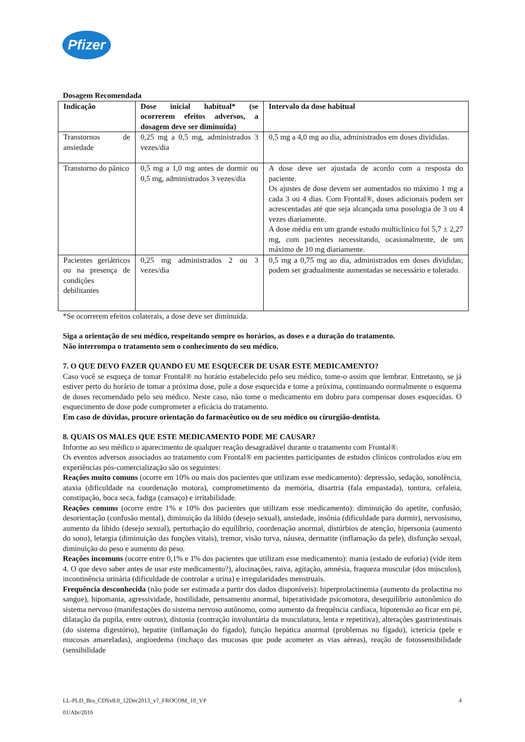Pfizer
Dosagem Recomendada
| Indicação | Dose inicial habitual* (se ocorrerem efeitos adversos, a dosagem deve ser diminuída) | Intervalo da dose habitual |
| --- | --- | --- |
| Transtornos de ansiedade | 0,25 mg a 0,5 mg, administrados 3 vezes/dia | 0,5 mg a 4,0 mg ao dia, administrados em doses divididas. |
| Transtorno do pânico | 0,5 mg a 1,0 mg antes de dormir ou 0,5 mg, administrados 3 vezes/dia | A dose deve ser ajustada de acordo com a resposta do paciente. Os ajustes de dose devem ser aumentados no máximo 1 mg a cada 3 ou 4 dias. Com Frontal®, doses adicionais podem ser acrescentadas até que seja alcançada uma posologia de 3 ou 4 vezes diariamente. A dose média em um grande estudo multiclínico foi 5,7 ± 2,27 mg, com pacientes necessitando, ocasionalmente, de um máximo de 10 mg diariamente. |
| Pacientes geriátricos ou na presença de condições debilitantes | 0,25 mg administrados 2 ou 3 vezes/dia | 0,5 mg a 0,75 mg ao dia, administrados em doses divididas; podem ser gradualmente aumentadas se necessário e tolerado. |
*Se ocorrerem efeitos colaterais, a dose deve ser diminuída.
Siga a orientação de seu médico, respeitando sempre os horários, as doses e a duração do tratamento.
Não interrompa o tratamento sem o conhecimento do seu médico.
7. O QUE DEVO FAZER QUANDO EU ME ESQUECER DE USAR ESTE MEDICAMENTO?
Caso você se esqueça de tomar Frontal® no horário estabelecido pelo seu médico, tome-o assim que lembrar. Entretanto, se já estiver perto do horário de tomar a próxima dose, pule a dose esquecida e tome a próxima, continuando normalmente o esquema de doses recomendado pelo seu médico. Neste caso, não tome o medicamento em dobro para compensar doses esquecidas. O esquecimento de dose pode comprometer a eficácia do tratamento.
Em caso de dúvidas, procure orientação do farmacêutico ou de seu médico ou cirurgião-dentista.
8. QUAIS OS MALES QUE ESTE MEDICAMENTO PODE ME CAUSAR?
Informe ao seu médico o aparecimento de qualquer reação desagradável durante o tratamento com Frontal®.
Os eventos adversos associados ao tratamento com Frontal® em pacientes participantes de estudos clínicos controlados e/ou em experiências pós-comercialização são os seguintes:
Reações muito comuns (ocorre em 10% ou mais dos pacientes que utilizam esse medicamento): depressão, sedação, sonolência, ataxia (dificuldade na coordenação motora), comprometimento da memória, disartria (fala empastada), tontura, cefaleia, constipação, boca seca, fadiga (cansaço) e irritabilidade.
Reações comuns (ocorre entre 1% e 10% dos pacientes que utilizam esse medicamento): diminuição do apetite, confusão, desorientação (confusão mental), diminuição da libido (desejo sexual), ansiedade, insônia (dificuldade para dormir), nervosismo, aumento da libido (desejo sexual), perturbação do equilíbrio, coordenação anormal, distúrbios de atenção, hipersonia (aumento do sono), letargia (diminuição das funções vitais), tremor, visão turva, náusea, dermatite (inflamação da pele), disfunção sexual, diminuição do peso e aumento do peso.
Reações incomuns (ocorre entre 0,1% e 1% dos pacientes que utilizam esse medicamento): mania (estado de euforia) (vide item 4. O que devo saber antes de usar este medicamento?), alucinações, raiva, agitação, amnésia, fraqueza muscular (dos músculos), incontinência urinária (dificuldade de controlar a urina) e irregularidades menstruais.
Frequência desconhecida (não pode ser estimada a partir dos dados disponíveis): hiperprolactinemia (aumento da prolactina no sangue), hipomania, agressividade, hostilidade, pensamento anormal, hiperatividade psicomotora, desequilíbrio autonômico do sistema nervoso (manifestações do sistema nervoso autônomo, como aumento da frequência cardíaca, hipotensão ao ficar em pé, dilatação da pupila, entre outros), distonia (contração involuntária da musculatura, lenta e repetitiva), alterações gastrintestinais (do sistema digestório), hepatite (inflamação do fígado), função hepática anormal (problemas no fígado), icterícia (pele e mucosas amareladas), angioedema (inchaço das mucosas que pode acometer as vias aéreas), reação de fotossensibilidade (sensibilidade
LL-PLD_Bra_CDSv8.0_12Dec2013_v7_FROCOM_10_VP 4
01/Abr/2016